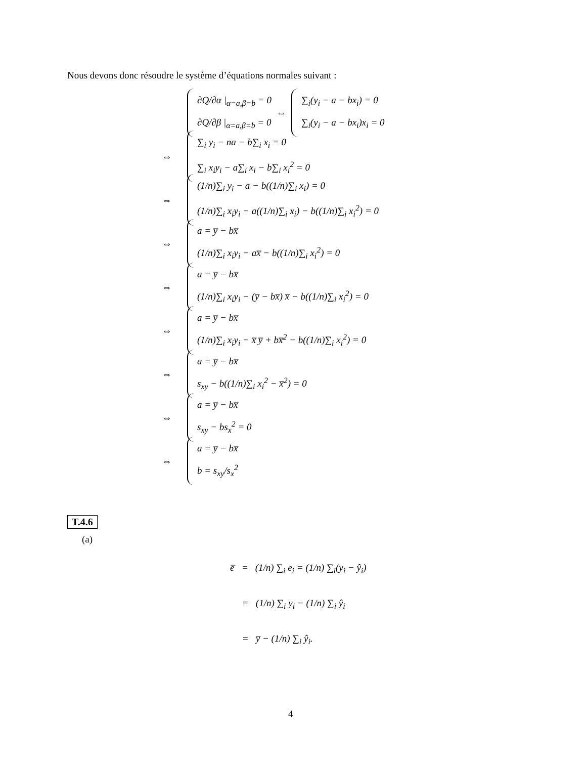Nous devons donc résoudre le système d’équations normales suivant :
∂Q/∂α |<sub>α=a,β=b</sub> = 0
∂Q/∂β |<sub>α=a,β=b</sub> = 0
⇔
∑<sub>i</sub>(y<sub>i</sub> − a − bx<sub>i</sub>) = 0
∑<sub>i</sub>(y<sub>i</sub> − a − bx<sub>i</sub>)x<sub>i</sub> = 0
⇔
∑<sub>i</sub> y<sub>i</sub> − na − b∑<sub>i</sub> x<sub>i</sub> = 0
∑<sub>i</sub> x<sub>i</sub>y<sub>i</sub> − a∑<sub>i</sub> x<sub>i</sub> − b∑<sub>i</sub> x<sub>i</sub><sup>2</sup> = 0
⇔
(1/n)∑<sub>i</sub> y<sub>i</sub> − a − b((1/n)∑<sub>i</sub> x<sub>i</sub>) = 0
(1/n)∑<sub>i</sub> x<sub>i</sub>y<sub>i</sub> − a((1/n)∑<sub>i</sub> x<sub>i</sub>) − b((1/n)∑<sub>i</sub> x<sub>i</sub><sup>2</sup>) = 0
⇔
a = y̅ − bx̅
(1/n)∑<sub>i</sub> x<sub>i</sub>y<sub>i</sub> − ax̅ − b((1/n)∑<sub>i</sub> x<sub>i</sub><sup>2</sup>) = 0
⇔
a = y̅ − bx̅
(1/n)∑<sub>i</sub> x<sub>i</sub>y<sub>i</sub> − (y̅ − bx̅) x̅ − b((1/n)∑<sub>i</sub> x<sub>i</sub><sup>2</sup>) = 0
⇔
a = y̅ − bx̅
(1/n)∑<sub>i</sub> x<sub>i</sub>y<sub>i</sub> − x̅ y̅ + bx̅<sup>2</sup> − b((1/n)∑<sub>i</sub> x<sub>i</sub><sup>2</sup>) = 0
⇔
a = y̅ − bx̅
s<sub>xy</sub> − b((1/n)∑<sub>i</sub> x<sub>i</sub><sup>2</sup> − x̅<sup>2</sup>) = 0
⇔
a = y̅ − bx̅
s<sub>xy</sub> − bs<sub>x</sub><sup>2</sup> = 0
⇔
a = y̅ − bx̅
b = s<sub>xy</sub>/s<sub>x</sub><sup>2</sup>
T.4.6
(a)
e̅ = (1/n) ∑<sub>i</sub> e<sub>i</sub> = (1/n) ∑<sub>i</sub>(y<sub>i</sub> − ŷ<sub>i</sub>)
= (1/n) ∑<sub>i</sub> y<sub>i</sub> − (1/n) ∑<sub>i</sub> ŷ<sub>i</sub>
= y̅ − (1/n) ∑<sub>i</sub> ŷ<sub>i</sub>.
4